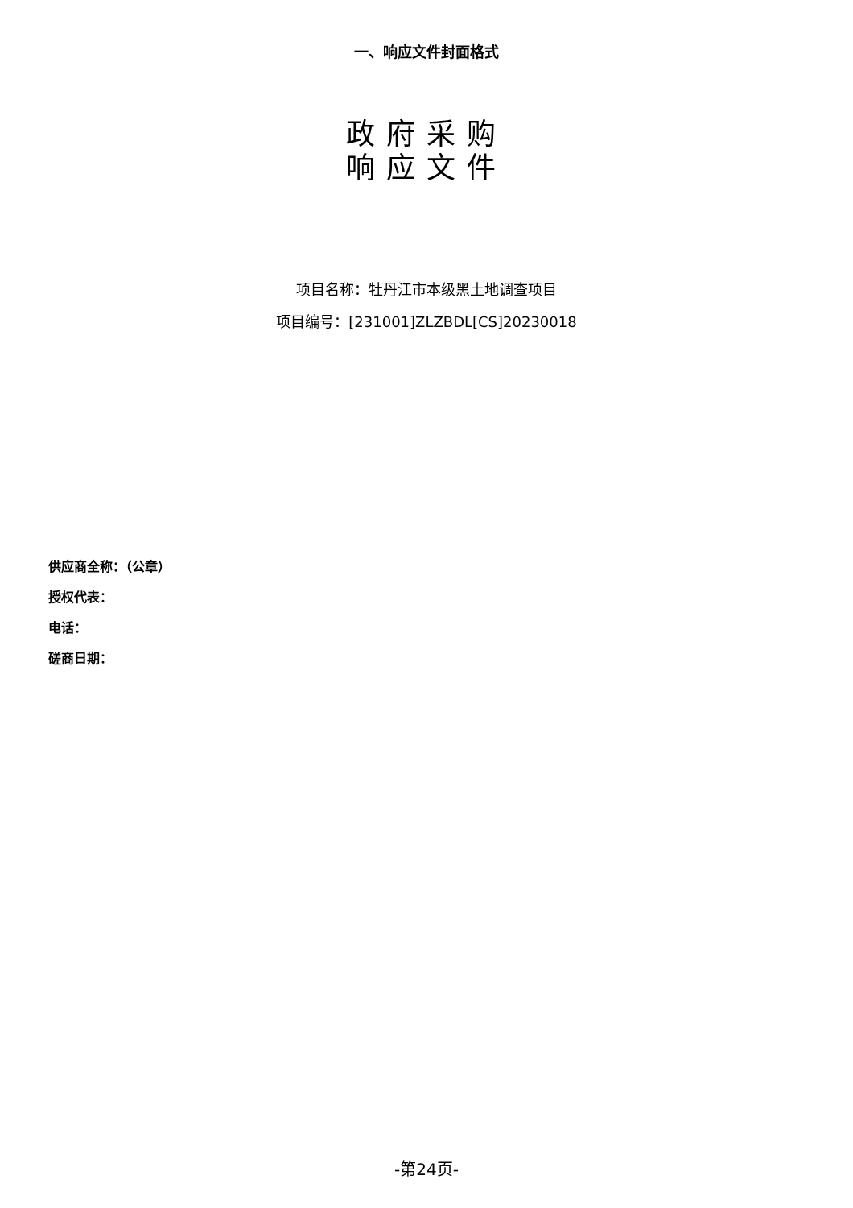一、响应文件封面格式
政府采购
响应文件
项目名称：牡丹江市本级黑土地调查项目
项目编号：[231001]ZLZBDL[CS]20230018
供应商全称：（公章）
授权代表：
电话：
磋商日期：
-第24页-